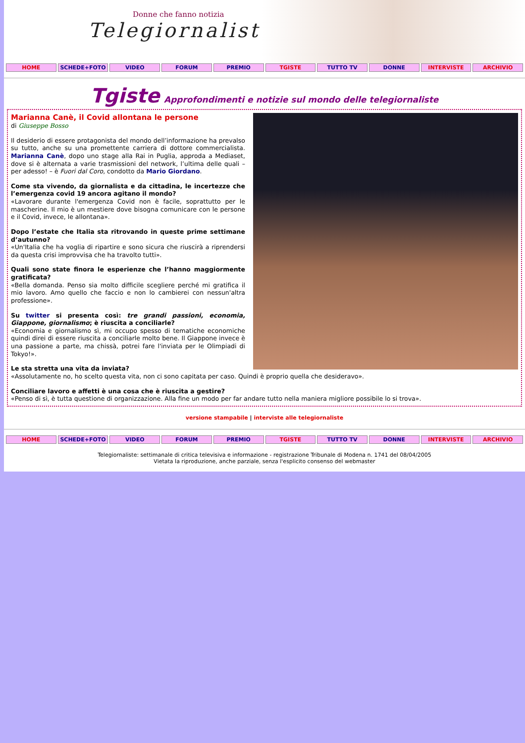Donne che fanno notizia
Telegiornaliste
HOME SCHEDE+FOTO VIDEO FORUM PREMIO TGISTE TUTTO TV DONNE INTERVISTE ARCHIVIO
Tgiste Approfondimenti e notizie sul mondo delle telegiornaliste
Marianna Canè, il Covid allontana le persone
di Giuseppe Bosso
Il desiderio di essere protagonista del mondo dell’informazione ha prevalso su tutto, anche su una promettente carriera di dottore commercialista. Marianna Canè, dopo uno stage alla Rai in Puglia, approda a Mediaset, dove si è alternata a varie trasmissioni del network, l’ultima delle quali – per adesso! – è Fuori dal Coro, condotto da Mario Giordano.
Come sta vivendo, da giornalista e da cittadina, le incertezze che l’emergenza covid 19 ancora agitano il mondo?
«Lavorare durante l'emergenza Covid non è facile, soprattutto per le mascherine. Il mio è un mestiere dove bisogna comunicare con le persone e il Covid, invece, le allontana».
Dopo l’estate che Italia sta ritrovando in queste prime settimane d’autunno?
«Un'Italia che ha voglia di ripartire e sono sicura che riuscirà a riprendersi da questa crisi improvvisa che ha travolto tutti».
Quali sono state finora le esperienze che l’hanno maggiormente gratificata?
«Bella domanda. Penso sia molto difficile scegliere perché mi gratifica il mio lavoro. Amo quello che faccio e non lo cambierei con nessun'altra professione».
Su twitter si presenta così: tre grandi passioni, economia, Giappone, giornalismo; è riuscita a conciliarle?
«Economia e giornalismo sì, mi occupo spesso di tematiche economiche quindi direi di essere riuscita a conciliarle molto bene. Il Giappone invece è una passione a parte, ma chissà, potrei fare l'inviata per le Olimpiadi di Tokyo!».
Le sta stretta una vita da inviata?
«Assolutamente no, ho scelto questa vita, non ci sono capitata per caso. Quindi è proprio quella che desideravo».
Conciliare lavoro e affetti è una cosa che è riuscita a gestire?
«Penso di sì, è tutta questione di organizzazione. Alla fine un modo per far andare tutto nella maniera migliore possibile lo si trova».
versione stampabile | interviste alle telegiornaliste
HOME SCHEDE+FOTO VIDEO FORUM PREMIO TGISTE TUTTO TV DONNE INTERVISTE ARCHIVIO
Telegiornaliste: settimanale di critica televisiva e informazione - registrazione Tribunale di Modena n. 1741 del 08/04/2005
Vietata la riproduzione, anche parziale, senza l'esplicito consenso del webmaster